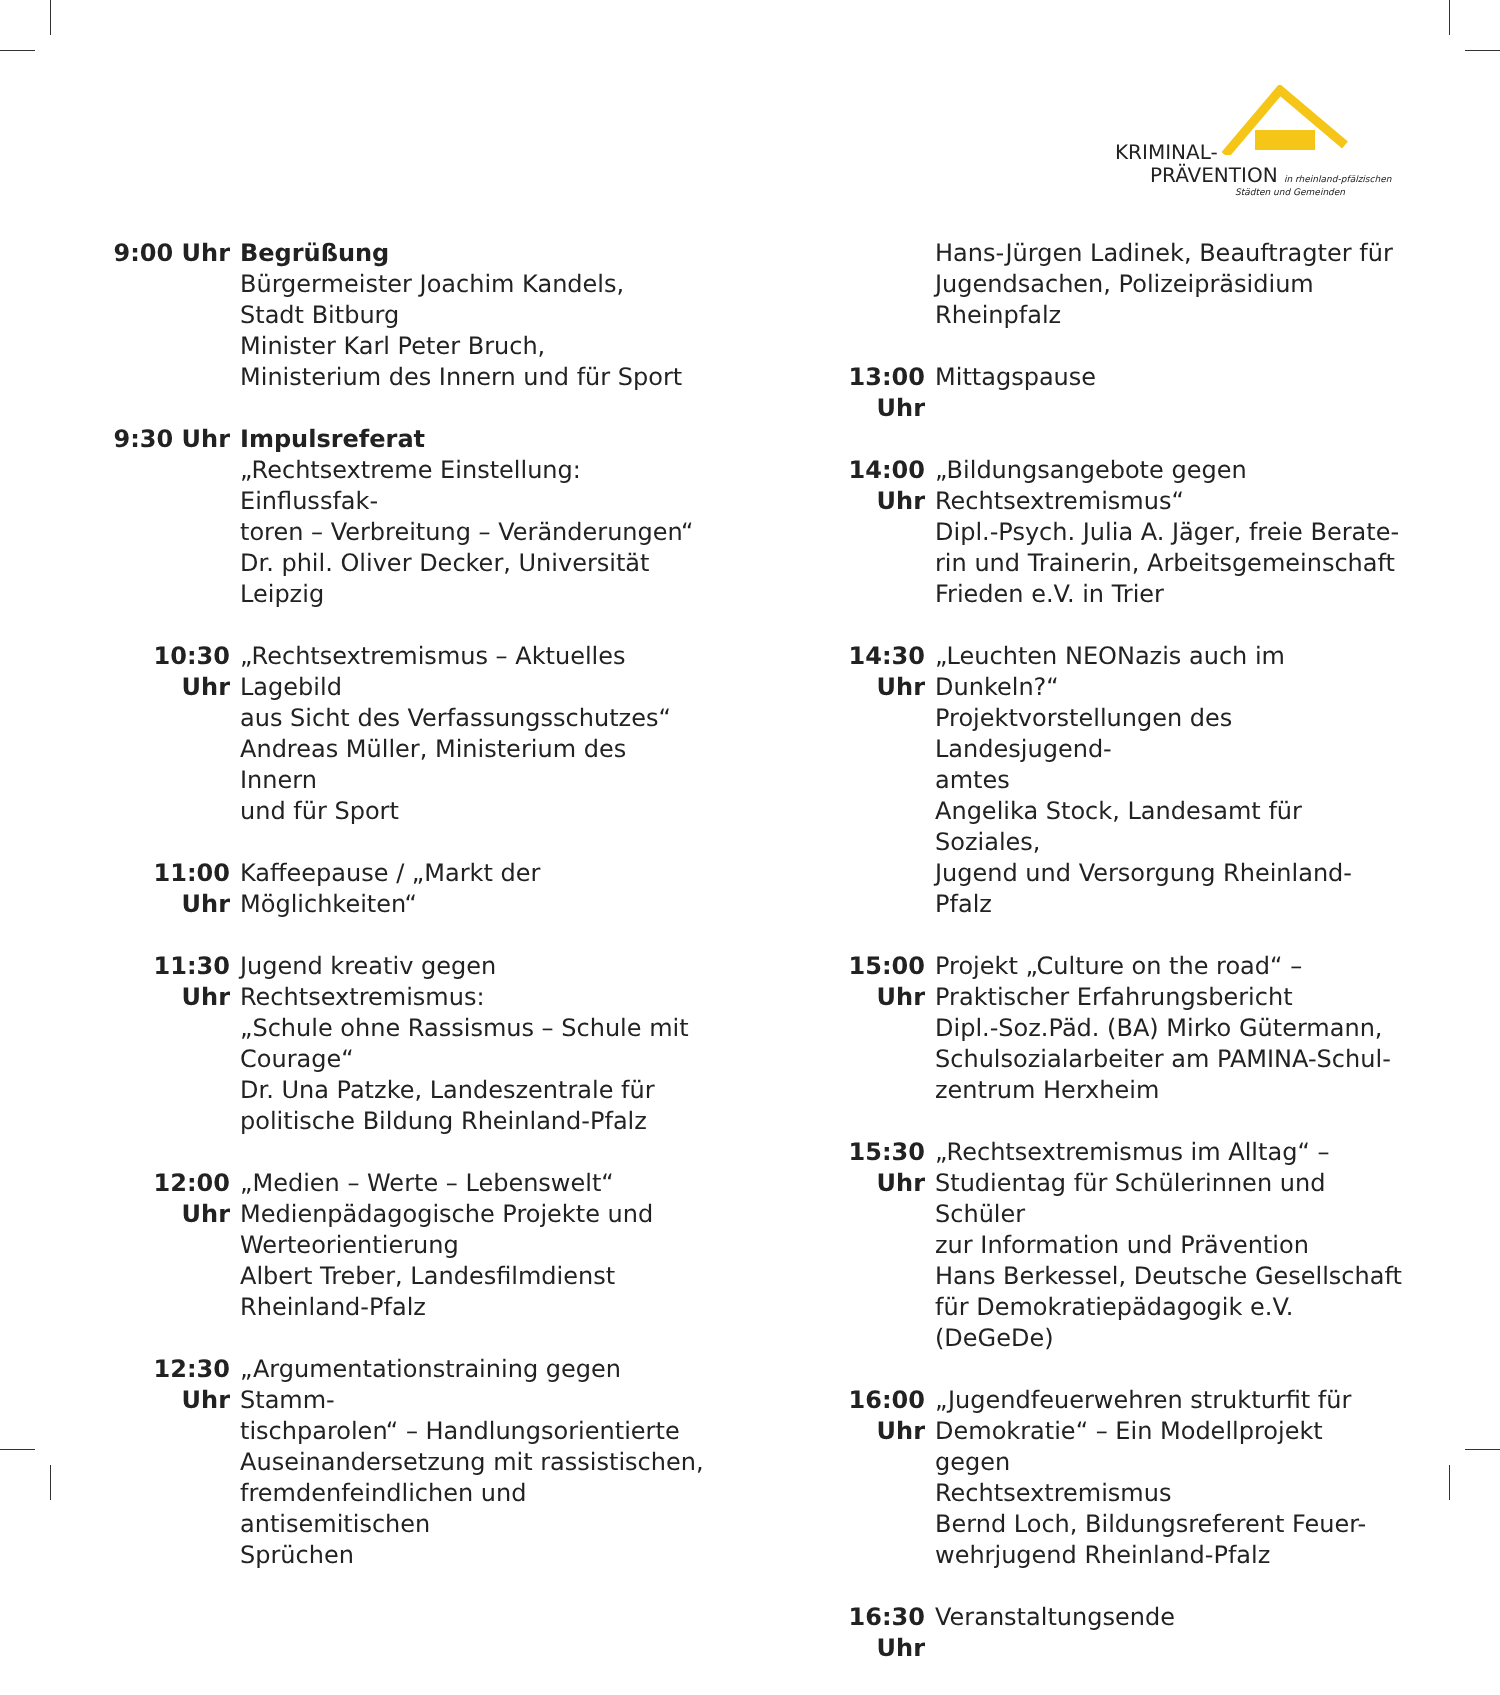KRIMINAL-
PRÄVENTION in rheinland-pfälzischen
Städten und Gemeinden
9:00 Uhr Begrüßung
Bürgermeister Joachim Kandels,
Stadt Bitburg
Minister Karl Peter Bruch,
Ministerium des Innern und für Sport
9:30 Uhr Impulsreferat
„Rechtsextreme Einstellung: Einflussfak-
toren – Verbreitung – Veränderungen“
Dr. phil. Oliver Decker, Universität
Leipzig
10:30 Uhr
„Rechtsextremismus – Aktuelles Lagebild
aus Sicht des Verfassungsschutzes“
Andreas Müller, Ministerium des Innern
und für Sport
11:00 Uhr
Kaffeepause / „Markt der Möglichkeiten“
11:30 Uhr
Jugend kreativ gegen Rechtsextremismus:
„Schule ohne Rassismus – Schule mit
Courage“
Dr. Una Patzke, Landeszentrale für
politische Bildung Rheinland-Pfalz
12:00 Uhr
„Medien – Werte – Lebenswelt“
Medienpädagogische Projekte und
Werteorientierung
Albert Treber, Landesfilmdienst
Rheinland-Pfalz
12:30 Uhr
„Argumentationstraining gegen Stamm-
tischparolen“ – Handlungsorientierte
Auseinandersetzung mit rassistischen,
fremdenfeindlichen und antisemitischen
Sprüchen
Hans-Jürgen Ladinek, Beauftragter für
Jugendsachen, Polizeipräsidium Rheinpfalz
13:00 Uhr
Mittagspause
14:00 Uhr
„Bildungsangebote gegen
Rechtsextremismus“
Dipl.-Psych. Julia A. Jäger, freie Berate-
rin und Trainerin, Arbeitsgemeinschaft
Frieden e.V. in Trier
14:30 Uhr
„Leuchten NEONazis auch im Dunkeln?“
Projektvorstellungen des Landesjugend-
amtes
Angelika Stock, Landesamt für Soziales,
Jugend und Versorgung Rheinland-Pfalz
15:00 Uhr
Projekt „Culture on the road“ –
Praktischer Erfahrungsbericht
Dipl.-Soz.Päd. (BA) Mirko Gütermann,
Schulsozialarbeiter am PAMINA-Schul-
zentrum Herxheim
15:30 Uhr
„Rechtsextremismus im Alltag“ –
Studientag für Schülerinnen und Schüler
zur Information und Prävention
Hans Berkessel, Deutsche Gesellschaft
für Demokratiepädagogik e.V. (DeGeDe)
16:00 Uhr
„Jugendfeuerwehren strukturfit für
Demokratie“ – Ein Modellprojekt gegen
Rechtsextremismus
Bernd Loch, Bildungsreferent Feuer-
wehrjugend Rheinland-Pfalz
16:30 Uhr
Veranstaltungsende